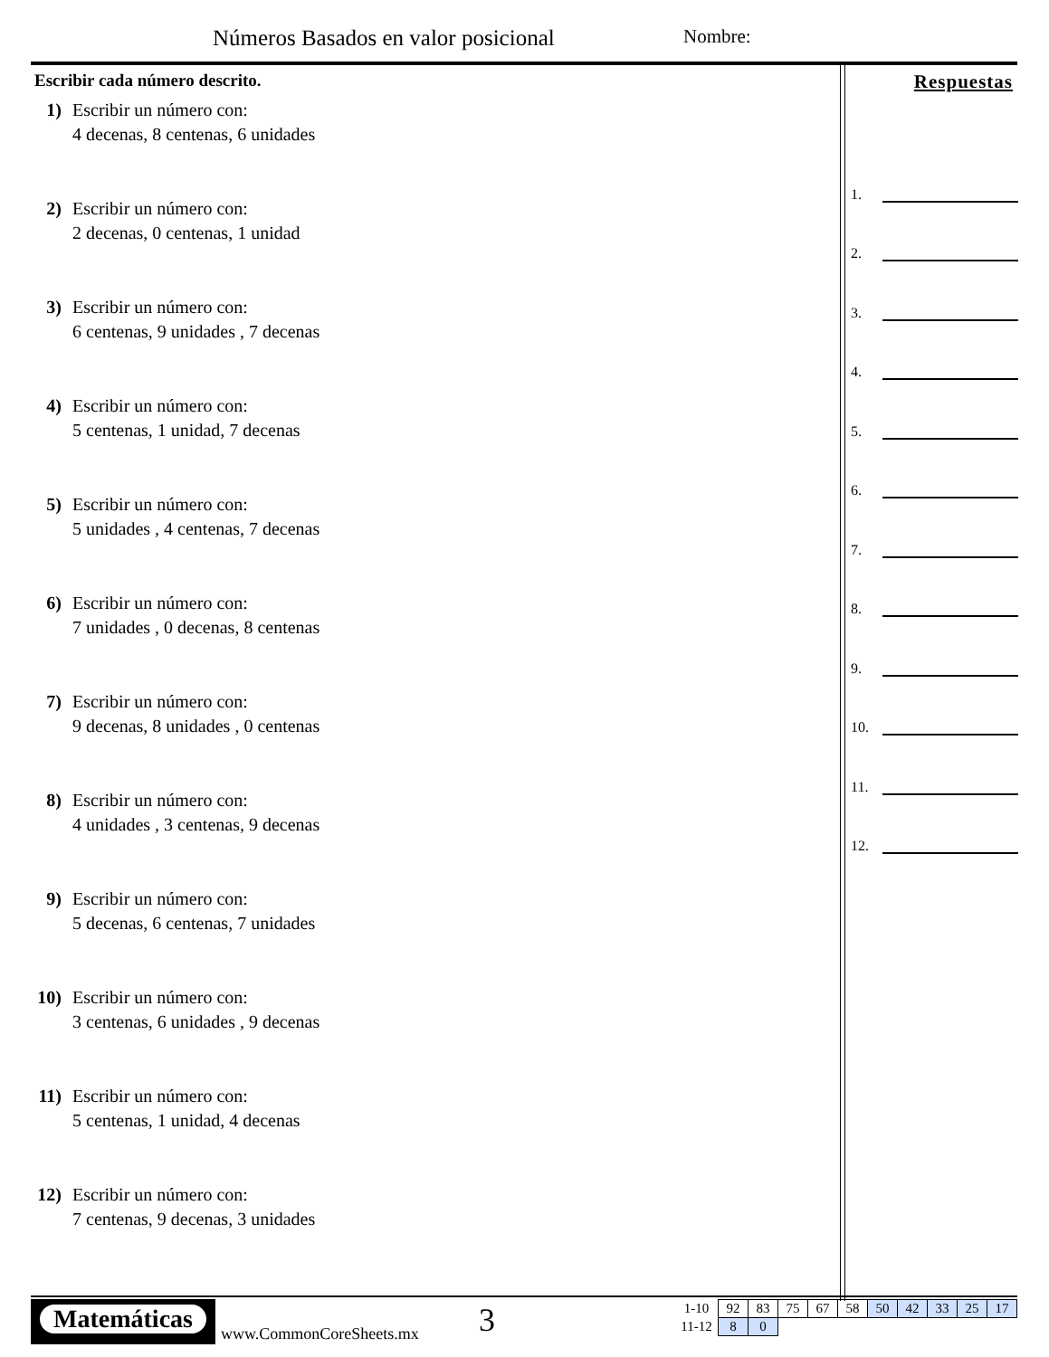Números Basados en valor posicional
Nombre:
Escribir cada número descrito.
1) Escribir un número con:
4 decenas, 8 centenas, 6 unidades
2) Escribir un número con:
2 decenas, 0 centenas, 1 unidad
3) Escribir un número con:
6 centenas, 9 unidades , 7 decenas
4) Escribir un número con:
5 centenas, 1 unidad, 7 decenas
5) Escribir un número con:
5 unidades , 4 centenas, 7 decenas
6) Escribir un número con:
7 unidades , 0 decenas, 8 centenas
7) Escribir un número con:
9 decenas, 8 unidades , 0 centenas
8) Escribir un número con:
4 unidades , 3 centenas, 9 decenas
9) Escribir un número con:
5 decenas, 6 centenas, 7 unidades
10)
Escribir un número con:
3 centenas, 6 unidades , 9 decenas
11)
Escribir un número con:
5 centenas, 1 unidad, 4 decenas
12)
Escribir un número con:
7 centenas, 9 decenas, 3 unidades
Respuestas
1.
2.
3.
4.
5.
6.
7.
8.
9.
10.
11.
12.
Matemáticas
www.CommonCoreSheets.mx 3
| 1-10 | 92 | 83 | 75 | 67 | 58 | 50 | 42 | 33 | 25 | 17 |
| 11-12 | 8 | 0 | | | | | | | | |